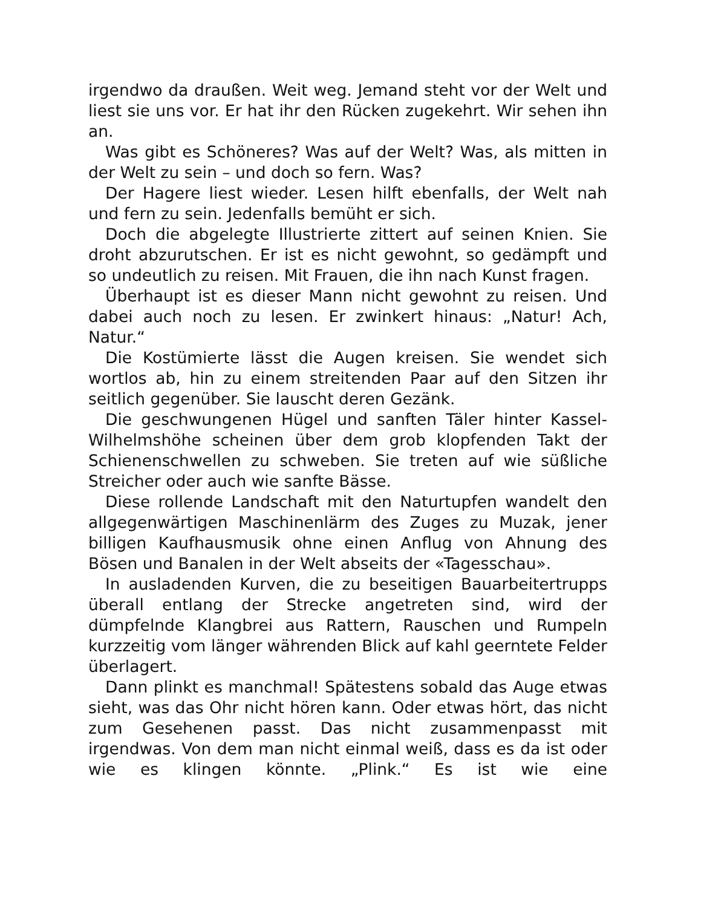irgendwo da draußen. Weit weg. Jemand steht vor der Welt und liest sie uns vor. Er hat ihr den Rücken zugekehrt. Wir sehen ihn an.
Was gibt es Schöneres? Was auf der Welt? Was, als mitten in der Welt zu sein – und doch so fern. Was?
Der Hagere liest wieder. Lesen hilft ebenfalls, der Welt nah und fern zu sein. Jedenfalls bemüht er sich.
Doch die abgelegte Illustrierte zittert auf seinen Knien. Sie droht abzurutschen. Er ist es nicht gewohnt, so gedämpft und so undeutlich zu reisen. Mit Frauen, die ihn nach Kunst fragen.
Überhaupt ist es dieser Mann nicht gewohnt zu reisen. Und dabei auch noch zu lesen. Er zwinkert hinaus: „Natur! Ach, Natur.“
Die Kostümierte lässt die Augen kreisen. Sie wendet sich wortlos ab, hin zu einem streitenden Paar auf den Sitzen ihr seitlich gegenüber. Sie lauscht deren Gezänk.
Die geschwungenen Hügel und sanften Täler hinter Kassel-Wilhelmshöhe scheinen über dem grob klopfenden Takt der Schienenschwellen zu schweben. Sie treten auf wie süßliche Streicher oder auch wie sanfte Bässe.
Diese rollende Landschaft mit den Naturtupfen wandelt den allgegenwärtigen Maschinenlärm des Zuges zu Muzak, jener billigen Kaufhausmusik ohne einen Anflug von Ahnung des Bösen und Banalen in der Welt abseits der «Tagesschau».
In ausladenden Kurven, die zu beseitigen Bauarbeitertrupps überall entlang der Strecke angetreten sind, wird der dümpfelnde Klangbrei aus Rattern, Rauschen und Rumpeln kurzzeitig vom länger währenden Blick auf kahl geerntete Felder überlagert.
Dann plinkt es manchmal! Spätestens sobald das Auge etwas sieht, was das Ohr nicht hören kann. Oder etwas hört, das nicht zum Gesehenen passt. Das nicht zusammenpasst mit irgendwas. Von dem man nicht einmal weiß, dass es da ist oder wie es klingen könnte. „Plink.“ Es ist wie eine